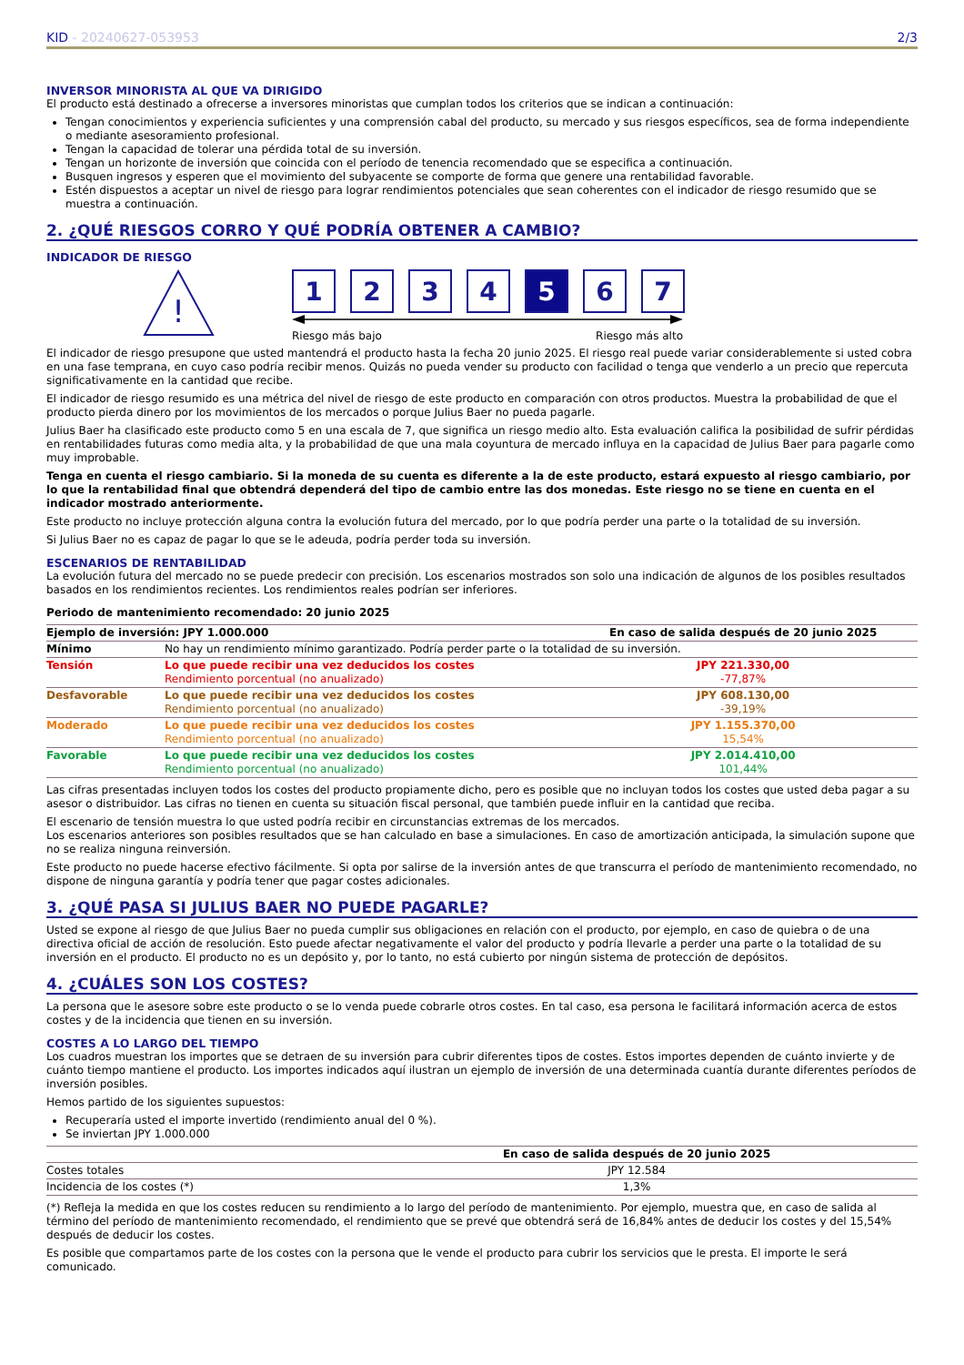KID - 20240627-053953 2/3
INVERSOR MINORISTA AL QUE VA DIRIGIDO
El producto está destinado a ofrecerse a inversores minoristas que cumplan todos los criterios que se indican a continuación:
Tengan conocimientos y experiencia suficientes y una comprensión cabal del producto, su mercado y sus riesgos específicos, sea de forma independiente o mediante asesoramiento profesional.
Tengan la capacidad de tolerar una pérdida total de su inversión.
Tengan un horizonte de inversión que coincida con el período de tenencia recomendado que se especifica a continuación.
Busquen ingresos y esperen que el movimiento del subyacente se comporte de forma que genere una rentabilidad favorable.
Estén dispuestos a aceptar un nivel de riesgo para lograr rendimientos potenciales que sean coherentes con el indicador de riesgo resumido que se muestra a continuación.
2. ¿QUÉ RIESGOS CORRO Y QUÉ PODRÍA OBTENER A CAMBIO?
INDICADOR DE RIESGO
!
1 2 3 4 5 6 7
Riesgo más bajo Riesgo más alto
El indicador de riesgo presupone que usted mantendrá el producto hasta la fecha 20 junio 2025. El riesgo real puede variar considerablemente si usted cobra en una fase temprana, en cuyo caso podría recibir menos. Quizás no pueda vender su producto con facilidad o tenga que venderlo a un precio que repercuta significativamente en la cantidad que recibe.
El indicador de riesgo resumido es una métrica del nivel de riesgo de este producto en comparación con otros productos. Muestra la probabilidad de que el producto pierda dinero por los movimientos de los mercados o porque Julius Baer no pueda pagarle.
Julius Baer ha clasificado este producto como 5 en una escala de 7, que significa un riesgo medio alto. Esta evaluación califica la posibilidad de sufrir pérdidas en rentabilidades futuras como media alta, y la probabilidad de que una mala coyuntura de mercado influya en la capacidad de Julius Baer para pagarle como muy improbable.
Tenga en cuenta el riesgo cambiario. Si la moneda de su cuenta es diferente a la de este producto, estará expuesto al riesgo cambiario, por lo que la rentabilidad final que obtendrá dependerá del tipo de cambio entre las dos monedas. Este riesgo no se tiene en cuenta en el indicador mostrado anteriormente.
Este producto no incluye protección alguna contra la evolución futura del mercado, por lo que podría perder una parte o la totalidad de su inversión.
Si Julius Baer no es capaz de pagar lo que se le adeuda, podría perder toda su inversión.
ESCENARIOS DE RENTABILIDAD
La evolución futura del mercado no se puede predecir con precisión. Los escenarios mostrados son solo una indicación de algunos de los posibles resultados basados en los rendimientos recientes. Los rendimientos reales podrían ser inferiores.
Periodo de mantenimiento recomendado: 20 junio 2025
| Ejemplo de inversión: JPY 1.000.000 | | En caso de salida después de 20 junio 2025 |
| --- | --- | --- |
| Mínimo | No hay un rendimiento mínimo garantizado. Podría perder parte o la totalidad de su inversión. | |
| Tensión | Lo que puede recibir una vez deducidos los costes Rendimiento porcentual (no anualizado) | JPY 221.330,00 -77,87% |
| Desfavorable | Lo que puede recibir una vez deducidos los costes Rendimiento porcentual (no anualizado) | JPY 608.130,00 -39,19% |
| Moderado | Lo que puede recibir una vez deducidos los costes Rendimiento porcentual (no anualizado) | JPY 1.155.370,00 15,54% |
| Favorable | Lo que puede recibir una vez deducidos los costes Rendimiento porcentual (no anualizado) | JPY 2.014.410,00 101,44% |
Las cifras presentadas incluyen todos los costes del producto propiamente dicho, pero es posible que no incluyan todos los costes que usted deba pagar a su asesor o distribuidor. Las cifras no tienen en cuenta su situación fiscal personal, que también puede influir en la cantidad que reciba.
El escenario de tensión muestra lo que usted podría recibir en circunstancias extremas de los mercados.
Los escenarios anteriores son posibles resultados que se han calculado en base a simulaciones. En caso de amortización anticipada, la simulación supone que no se realiza ninguna reinversión.
Este producto no puede hacerse efectivo fácilmente. Si opta por salirse de la inversión antes de que transcurra el período de mantenimiento recomendado, no dispone de ninguna garantía y podría tener que pagar costes adicionales.
3. ¿QUÉ PASA SI JULIUS BAER NO PUEDE PAGARLE?
Usted se expone al riesgo de que Julius Baer no pueda cumplir sus obligaciones en relación con el producto, por ejemplo, en caso de quiebra o de una directiva oficial de acción de resolución. Esto puede afectar negativamente el valor del producto y podría llevarle a perder una parte o la totalidad de su inversión en el producto. El producto no es un depósito y, por lo tanto, no está cubierto por ningún sistema de protección de depósitos.
4. ¿CUÁLES SON LOS COSTES?
La persona que le asesore sobre este producto o se lo venda puede cobrarle otros costes. En tal caso, esa persona le facilitará información acerca de estos costes y de la incidencia que tienen en su inversión.
COSTES A LO LARGO DEL TIEMPO
Los cuadros muestran los importes que se detraen de su inversión para cubrir diferentes tipos de costes. Estos importes dependen de cuánto invierte y de cuánto tiempo mantiene el producto. Los importes indicados aquí ilustran un ejemplo de inversión de una determinada cuantía durante diferentes períodos de inversión posibles.
Hemos partido de los siguientes supuestos:
Recuperaría usted el importe invertido (rendimiento anual del 0 %).
Se inviertan JPY 1.000.000
| | En caso de salida después de 20 junio 2025 |
| --- | --- |
| Costes totales | JPY 12.584 |
| Incidencia de los costes (*) | 1,3% |
(*) Refleja la medida en que los costes reducen su rendimiento a lo largo del período de mantenimiento. Por ejemplo, muestra que, en caso de salida al término del período de mantenimiento recomendado, el rendimiento que se prevé que obtendrá será de 16,84% antes de deducir los costes y del 15,54% después de deducir los costes.
Es posible que compartamos parte de los costes con la persona que le vende el producto para cubrir los servicios que le presta. El importe le será comunicado.